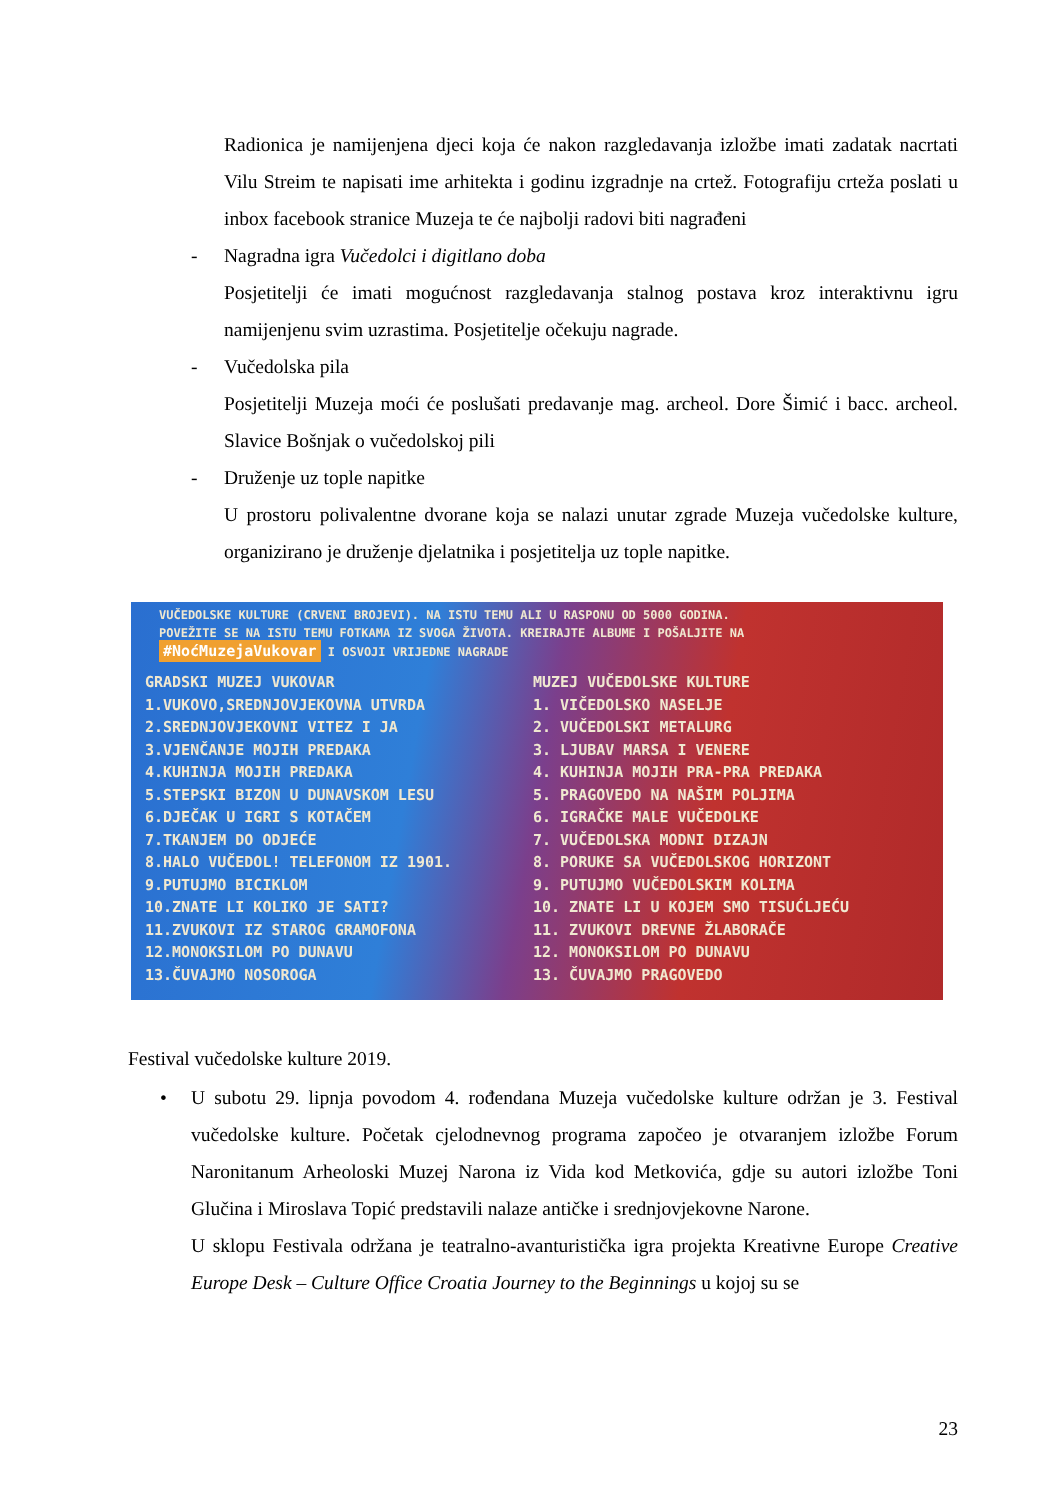Radionica je namijenjena djeci koja će nakon razgledavanja izložbe imati zadatak nacrtati Vilu Streim te napisati ime arhitekta i godinu izgradnje na crtež. Fotografiju crteža poslati u inbox facebook stranice Muzeja te će najbolji radovi biti nagrađeni
- Nagradna igra Vučedolci i digitlano doba
Posjetitelji će imati mogućnost razgledavanja stalnog postava kroz interaktivnu igru namijenjenu svim uzrastima. Posjetitelje očekuju nagrade.
- Vučedolska pila
Posjetitelji Muzeja moći će poslušati predavanje mag. archeol. Dore Šimić i bacc. archeol. Slavice Bošnjak o vučedolskoj pili
- Druženje uz tople napitke
U prostoru polivalentne dvorane koja se nalazi unutar zgrade Muzeja vučedolske kulture, organizirano je druženje djelatnika i posjetitelja uz tople napitke.
VUČEDOLSKE KULTURE (CRVENI BROJEVI). NA ISTU TEMU ALI U RASPONU OD 5000 GODINA.
POVEŽITE SE NA ISTU TEMU FOTKAMA IZ SVOGA ŽIVOTA. KREIRAJTE ALBUME I POŠALJITE NA
#NoćMuzejaVukovar I OSVOJI VRIJEDNE NAGRADE
GRADSKI MUZEJ VUKOVAR
1.VUKOVO,SREDNJOVJEKOVNA UTVRDA
2.SREDNJOVJEKOVNI VITEZ I JA
3.VJENČANJE MOJIH PREDAKA
4.KUHINJA MOJIH PREDAKA
5.STEPSKI BIZON U DUNAVSKOM LESU
6.DJEČAK U IGRI S KOTAČEM
7.TKANJEM DO ODJEĆE
8.HALO VUČEDOL! TELEFONOM IZ 1901.
9.PUTUJMO BICIKLOM
10.ZNATE LI KOLIKO JE SATI?
11.ZVUKOVI IZ STAROG GRAMOFONA
12.MONOKSILOM PO DUNAVU
13.ČUVAJMO NOSOROGA
MUZEJ VUČEDOLSKE KULTURE
1. VIČEDOLSKO NASELJE
2. VUČEDOLSKI METALURG
3. LJUBAV MARSA I VENERE
4. KUHINJA MOJIH PRA-PRA PREDAKA
5. PRAGOVEDO NA NAŠIM POLJIMA
6. IGRAČKE MALE VUČEDOLKE
7. VUČEDOLSKA MODNI DIZAJN
8. PORUKE SA VUČEDOLSKOG HORIZONT
9. PUTUJMO VUČEDOLSKIM KOLIMA
10. ZNATE LI U KOJEM SMO TISUĆLJEĆU
11. ZVUKOVI DREVNE ŽLABORAČE
12. MONOKSILOM PO DUNAVU
13. ČUVAJMO PRAGOVEDO
Festival vučedolske kulture 2019.
• U subotu 29. lipnja povodom 4. rođendana Muzeja vučedolske kulture održan je 3. Festival vučedolske kulture. Početak cjelodnevnog programa započeo je otvaranjem izložbe Forum Naronitanum Arheoloski Muzej Narona iz Vida kod Metkovića, gdje su autori izložbe Toni Glučina i Miroslava Topić predstavili nalaze antičke i srednjovjekovne Narone.
U sklopu Festivala održana je teatralno-avanturistička igra projekta Kreativne Europe Creative Europe Desk – Culture Office Croatia Journey to the Beginnings u kojoj su se
23